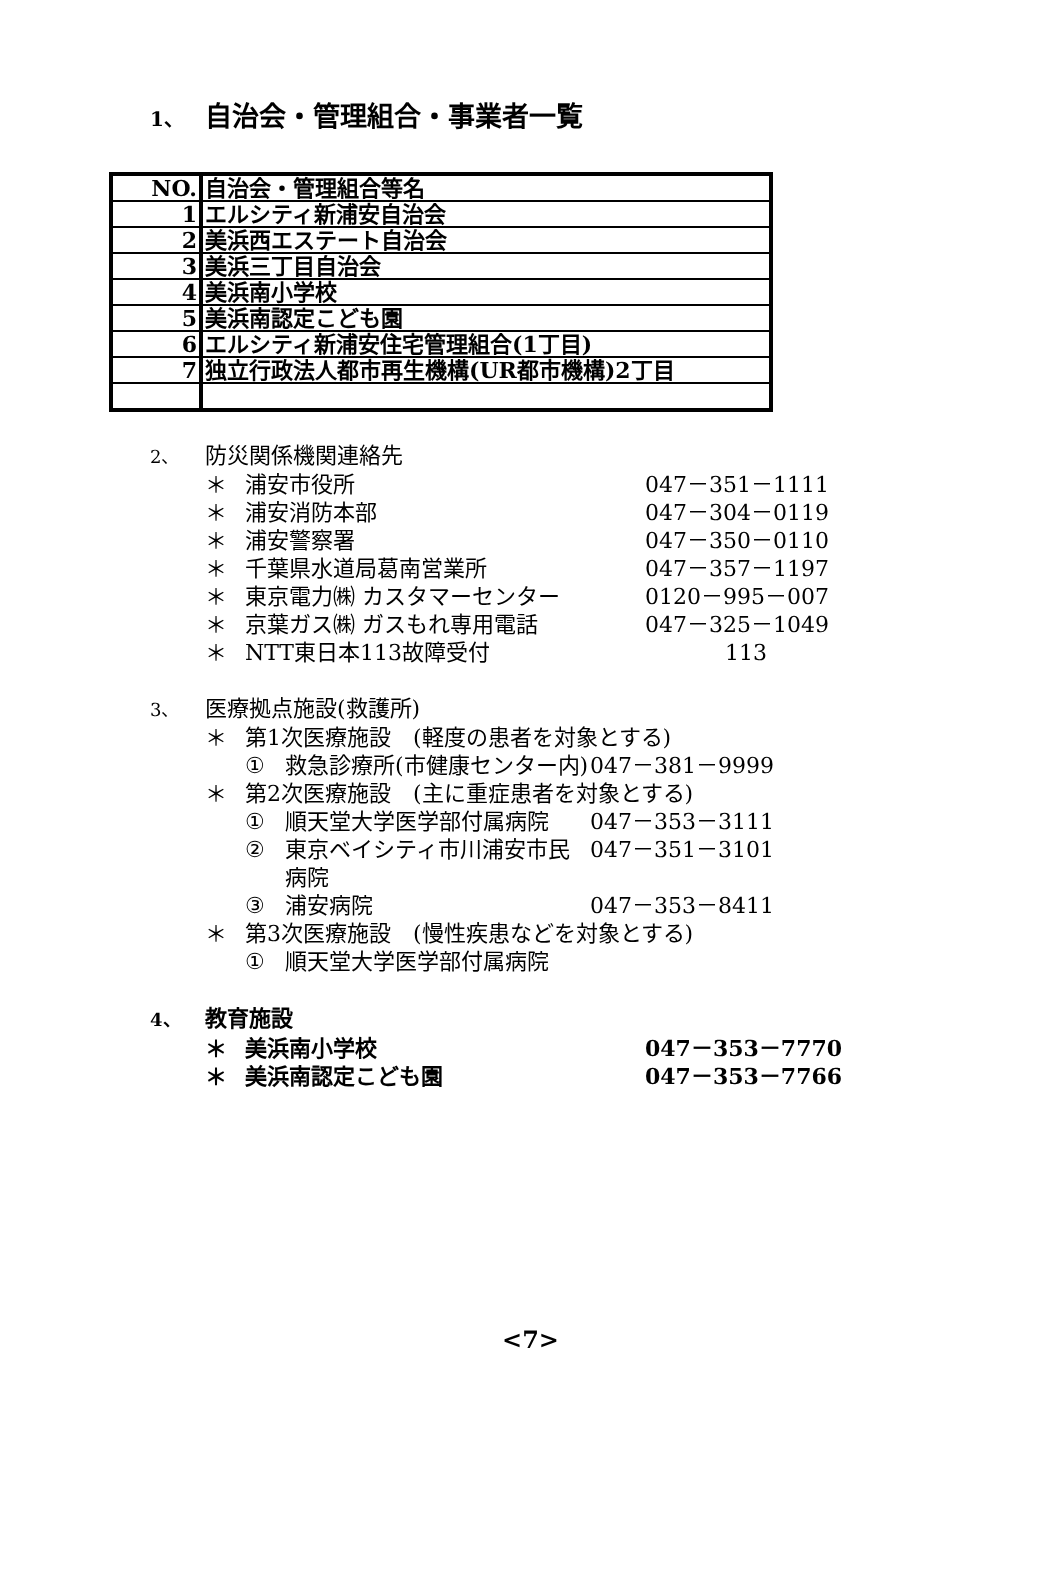1、 自治会・管理組合・事業者一覧
| NO. | 自治会・管理組合等名 |
| 1 | エルシティ新浦安自治会 |
| 2 | 美浜西エステート自治会 |
| 3 | 美浜三丁目自治会 |
| 4 | 美浜南小学校 |
| 5 | 美浜南認定こども園 |
| 6 | エルシティ新浦安住宅管理組合(1丁目) |
| 7 | 独立行政法人都市再生機構(UR都市機構)2丁目 |
2、 防災関係機関連絡先
＊ 浦安市役所 047－351－1111
＊ 浦安消防本部 047－304－0119
＊ 浦安警察署 047－350－0110
＊ 千葉県水道局葛南営業所 047－357－1197
＊ 東京電力㈱ カスタマーセンター 0120－995－007
＊ 京葉ガス㈱ ガスもれ専用電話 047－325－1049
＊ NTT東日本113故障受付 113
3、 医療拠点施設(救護所)
＊ 第1次医療施設　(軽度の患者を対象とする)
① 救急診療所(市健康センター内)
047－381－9999
＊ 第2次医療施設　(主に重症患者を対象とする)
① 順天堂大学医学部付属病院 047－353－3111
② 東京ベイシティ市川浦安市民病院
047－351－3101
③ 浦安病院 047－353－8411
＊ 第3次医療施設　(慢性疾患などを対象とする)
① 順天堂大学医学部付属病院
4、 教育施設
＊ 美浜南小学校 047－353－7770
＊ 美浜南認定こども園 047－353－7766
<7>